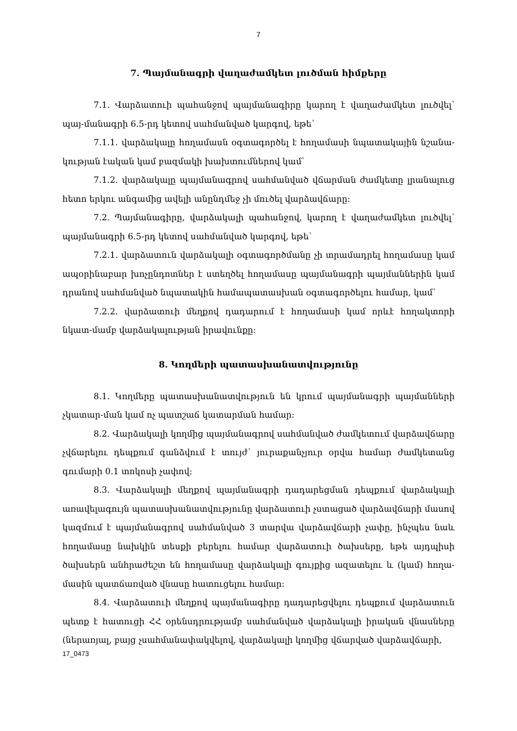7
7. Պայմանագրի վաղաժամկետ լուծման հիմքերը
7.1. Վարձատուի պահանջով պայմանագիրը կարող է վաղաժամկետ լուծվել՝ պայ-մանագրի 6.5-րդ կետով սահմանված կարգով, եթե՝
7.1.1. վարձակալը հողամասն օգտագործել է հողամասի նպատակային նշանա-կության էական կամ բազմակի խախտումներով կամ՝
7.1.2. վարձակալը պայմանագրով սահմանված վճարման ժամկետը լրանալուց հետո երկու անգամից ավելի անընդմեջ չի մուծել վարձավճարը:
7.2. Պայմանագիրը, վարձակալի պահանջով, կարող է վաղաժամկետ լուծվել՝ պայմանագրի 6.5-րդ կետով սահմանված կարգով, եթե՝
7.2.1. վարձատուն վարձակալի օգտագործմանը չի տրամադրել հողամասը կամ ապօրինաբար խոչընդոտներ է ստեղծել հողամասը պայմանագրի պայմաններին կամ դրանով սահմանված նպատակին համապատասխան օգտագործելու համար, կամ՝
7.2.2. վարձատուի մեղքով դադարում է հողամասի կամ որևէ հողակտորի նկատ-մամբ վարձակալության իրավունքը:
8. Կողմերի պատասխանատվությունը
8.1. Կողմերը պատասխանատվություն են կրում պայմանագրի պայմանների չկատար-ման կամ ոչ պատշաճ կատարման համար:
8.2. Վարձակալի կողմից պայմանագրով սահմանված ժամկետում վարձավճարը չվճարելու դեպքում գանձվում է տույժ՝ յուրաքանչյուր օրվա համար ժամկետանց գումարի 0.1 տոկոսի չափով:
8.3. Վարձակալի մեղքով պայմանագրի դադարեցման դեպքում վարձակալի առավելագույն պատասխանատվությունը վարձատուի չստացած վարձավճարի մասով կազմում է պայմանագրով սահմանված 3 տարվա վարձավճարի չափը, ինչպես նաև հողամասը նախկին տեսքի բերելու համար վարձատուի ծախսերը, եթե այդպիսի ծախսերն անհրաժեշտ են հողամասը վարձակալի գույքից ազատելու և (կամ) հողա-մասին պատճառված վնասը հատուցելու համար:
8.4. Վարձատուի մեղքով պայմանագիրը դադարեցվելու դեպքում վարձատուն պետք է հատուցի ՀՀ օրենսդրությամբ սահմանված վարձակալի իրական վնասները (ներառյալ, բայց չսահմանափակվելով, վարձակալի կողմից վճարված վարձավճարի,
17_0473